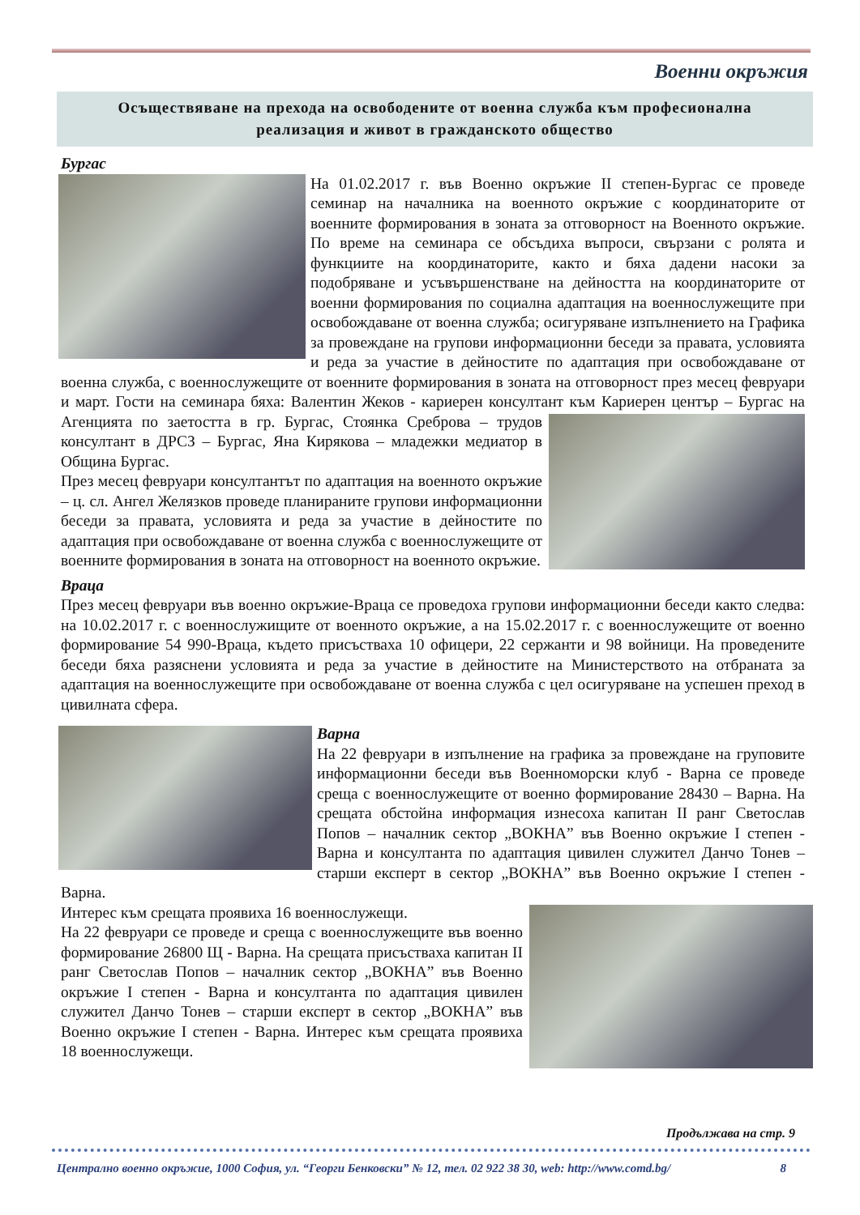Военни окръжия
Осъществяване на прехода на освободените от военна служба към професионална
реализация и живот в гражданското общество
Бургас
На 01.02.2017 г. във Военно окръжие II степен-Бургас се проведе семинар на началника на военното окръжие с координаторите от военните формирования в зоната за отговорност на Военното окръжие. По време на семинара се обсъдиха въпроси, свързани с ролята и функциите на координаторите, както и бяха дадени насоки за подобряване и усъвършенстване на дейността на координаторите от военни формирования по социална адаптация на военнослужещите при освобождаване от военна служба; осигуряване изпълнението на Графика за провеждане на групови информационни беседи за правата, условията и реда за участие в дейностите по адаптация при освобождаване от военна служба, с военнослужещите от военните формирования в зоната на отговорност през месец февруари и март. Гости на семинара бяха: Валентин Жеков - кариерен консултант към Кариерен център – Бургас на Агенцията по заетостта в гр. Бургас, Стоянка Среброва – трудов консултант в ДРСЗ – Бургас, Яна Кирякова – младежки медиатор в Община Бургас.
През месец февруари консултантът по адаптация на военното окръжие – ц. сл. Ангел Желязков проведе планираните групови информационни беседи за правата, условията и реда за участие в дейностите по адаптация при освобождаване от военна служба с военнослужещите от военните формирования в зоната на отговорност на военното окръжие.
Враца
През месец февруари във военно окръжие-Враца се проведоха групови информационни беседи както следва: на 10.02.2017 г. с военнослужищите от военното окръжие, а на 15.02.2017 г. с военнослужещите от военно формирование 54 990-Враца, където присъстваха 10 офицери, 22 сержанти и 98 войници. На проведените беседи бяха разяснени условията и реда за участие в дейностите на Министерството на отбраната за адаптация на военнослужещите при освобождаване от военна служба с цел осигуряване на успешен преход в цивилната сфера.
Варна
На 22 февруари в изпълнение на графика за провеждане на груповите информационни беседи във Военноморски клуб - Варна се проведе среща с военнослужещите от военно формирование 28430 – Варна. На срещата обстойна информация изнесоха капитан II ранг Светослав Попов – началник сектор „ВОКНА” във Военно окръжие I степен - Варна и консултанта по адаптация цивилен служител Данчо Тонев – старши експерт в сектор „ВОКНА” във Военно окръжие I степен - Варна.
Интерес към срещата проявиха 16 военнослужещи.
На 22 февруари се проведе и среща с военнослужещите във военно формирование 26800 Щ - Варна. На срещата присъстваха капитан II ранг Светослав Попов – началник сектор „ВОКНА” във Военно окръжие I степен - Варна и консултанта по адаптация цивилен служител Данчо Тонев – старши експерт в сектор „ВОКНА” във Военно окръжие I степен - Варна. Интерес към срещата проявиха 18 военнослужещи.
Продължава на стр. 9
Централно военно окръжие, 1000 София, ул. “Георги Бенковски” № 12, тел. 02 922 38 30, web: http://www.comd.bg/ 8